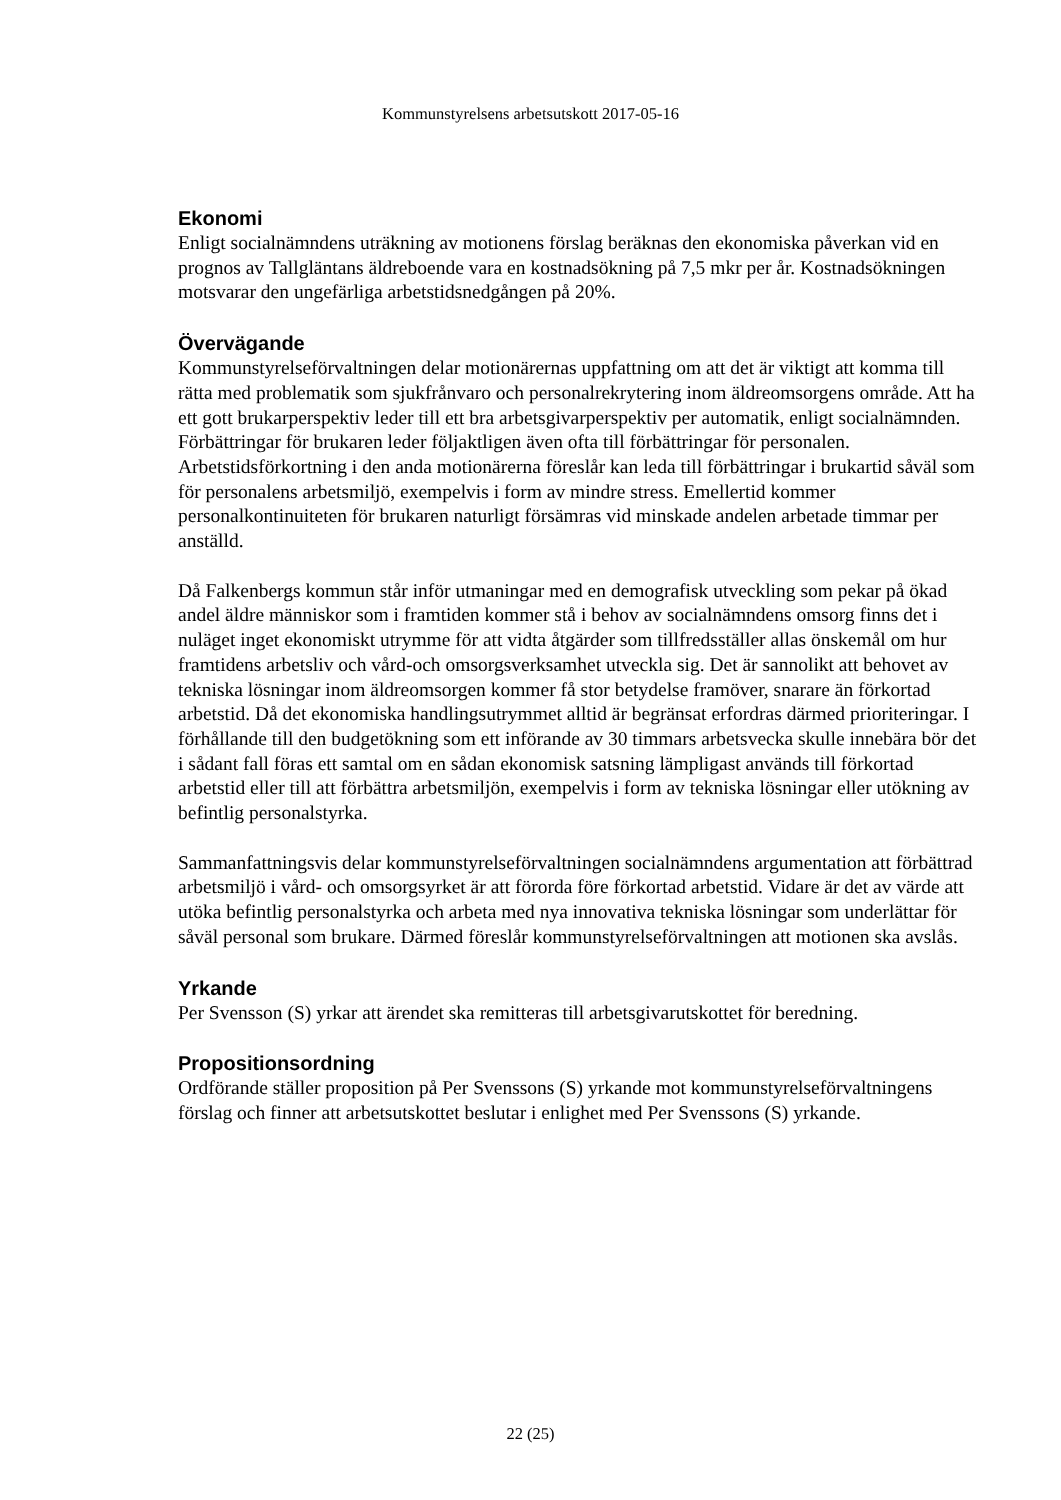Kommunstyrelsens arbetsutskott 2017-05-16
Ekonomi
Enligt socialnämndens uträkning av motionens förslag beräknas den ekonomiska påverkan vid en prognos av Tallgläntans äldreboende vara en kostnadsökning på 7,5 mkr per år. Kostnadsökningen motsvarar den ungefärliga arbetstidsnedgången på 20%.
Övervägande
Kommunstyrelseförvaltningen delar motionärernas uppfattning om att det är viktigt att komma till rätta med problematik som sjukfrånvaro och personalrekrytering inom äldreomsorgens område. Att ha ett gott brukarperspektiv leder till ett bra arbetsgivarperspektiv per automatik, enligt socialnämnden. Förbättringar för brukaren leder följaktligen även ofta till förbättringar för personalen. Arbetstidsförkortning i den anda motionärerna föreslår kan leda till förbättringar i brukartid såväl som för personalens arbetsmiljö, exempelvis i form av mindre stress. Emellertid kommer personalkontinuiteten för brukaren naturligt försämras vid minskade andelen arbetade timmar per anställd.
Då Falkenbergs kommun står inför utmaningar med en demografisk utveckling som pekar på ökad andel äldre människor som i framtiden kommer stå i behov av socialnämndens omsorg finns det i nuläget inget ekonomiskt utrymme för att vidta åtgärder som tillfredsställer allas önskemål om hur framtidens arbetsliv och vård-och omsorgsverksamhet utveckla sig. Det är sannolikt att behovet av tekniska lösningar inom äldreomsorgen kommer få stor betydelse framöver, snarare än förkortad arbetstid. Då det ekonomiska handlingsutrymmet alltid är begränsat erfordras därmed prioriteringar. I förhållande till den budgetökning som ett införande av 30 timmars arbetsvecka skulle innebära bör det i sådant fall föras ett samtal om en sådan ekonomisk satsning lämpligast används till förkortad arbetstid eller till att förbättra arbetsmiljön, exempelvis i form av tekniska lösningar eller utökning av befintlig personalstyrka.
Sammanfattningsvis delar kommunstyrelseförvaltningen socialnämndens argumentation att förbättrad arbetsmiljö i vård- och omsorgsyrket är att förorda före förkortad arbetstid. Vidare är det av värde att utöka befintlig personalstyrka och arbeta med nya innovativa tekniska lösningar som underlättar för såväl personal som brukare. Därmed föreslår kommunstyrelseförvaltningen att motionen ska avslås.
Yrkande
Per Svensson (S) yrkar att ärendet ska remitteras till arbetsgivarutskottet för beredning.
Propositionsordning
Ordförande ställer proposition på Per Svenssons (S) yrkande mot kommunstyrelseförvaltningens förslag och finner att arbetsutskottet beslutar i enlighet med Per Svenssons (S) yrkande.
22 (25)